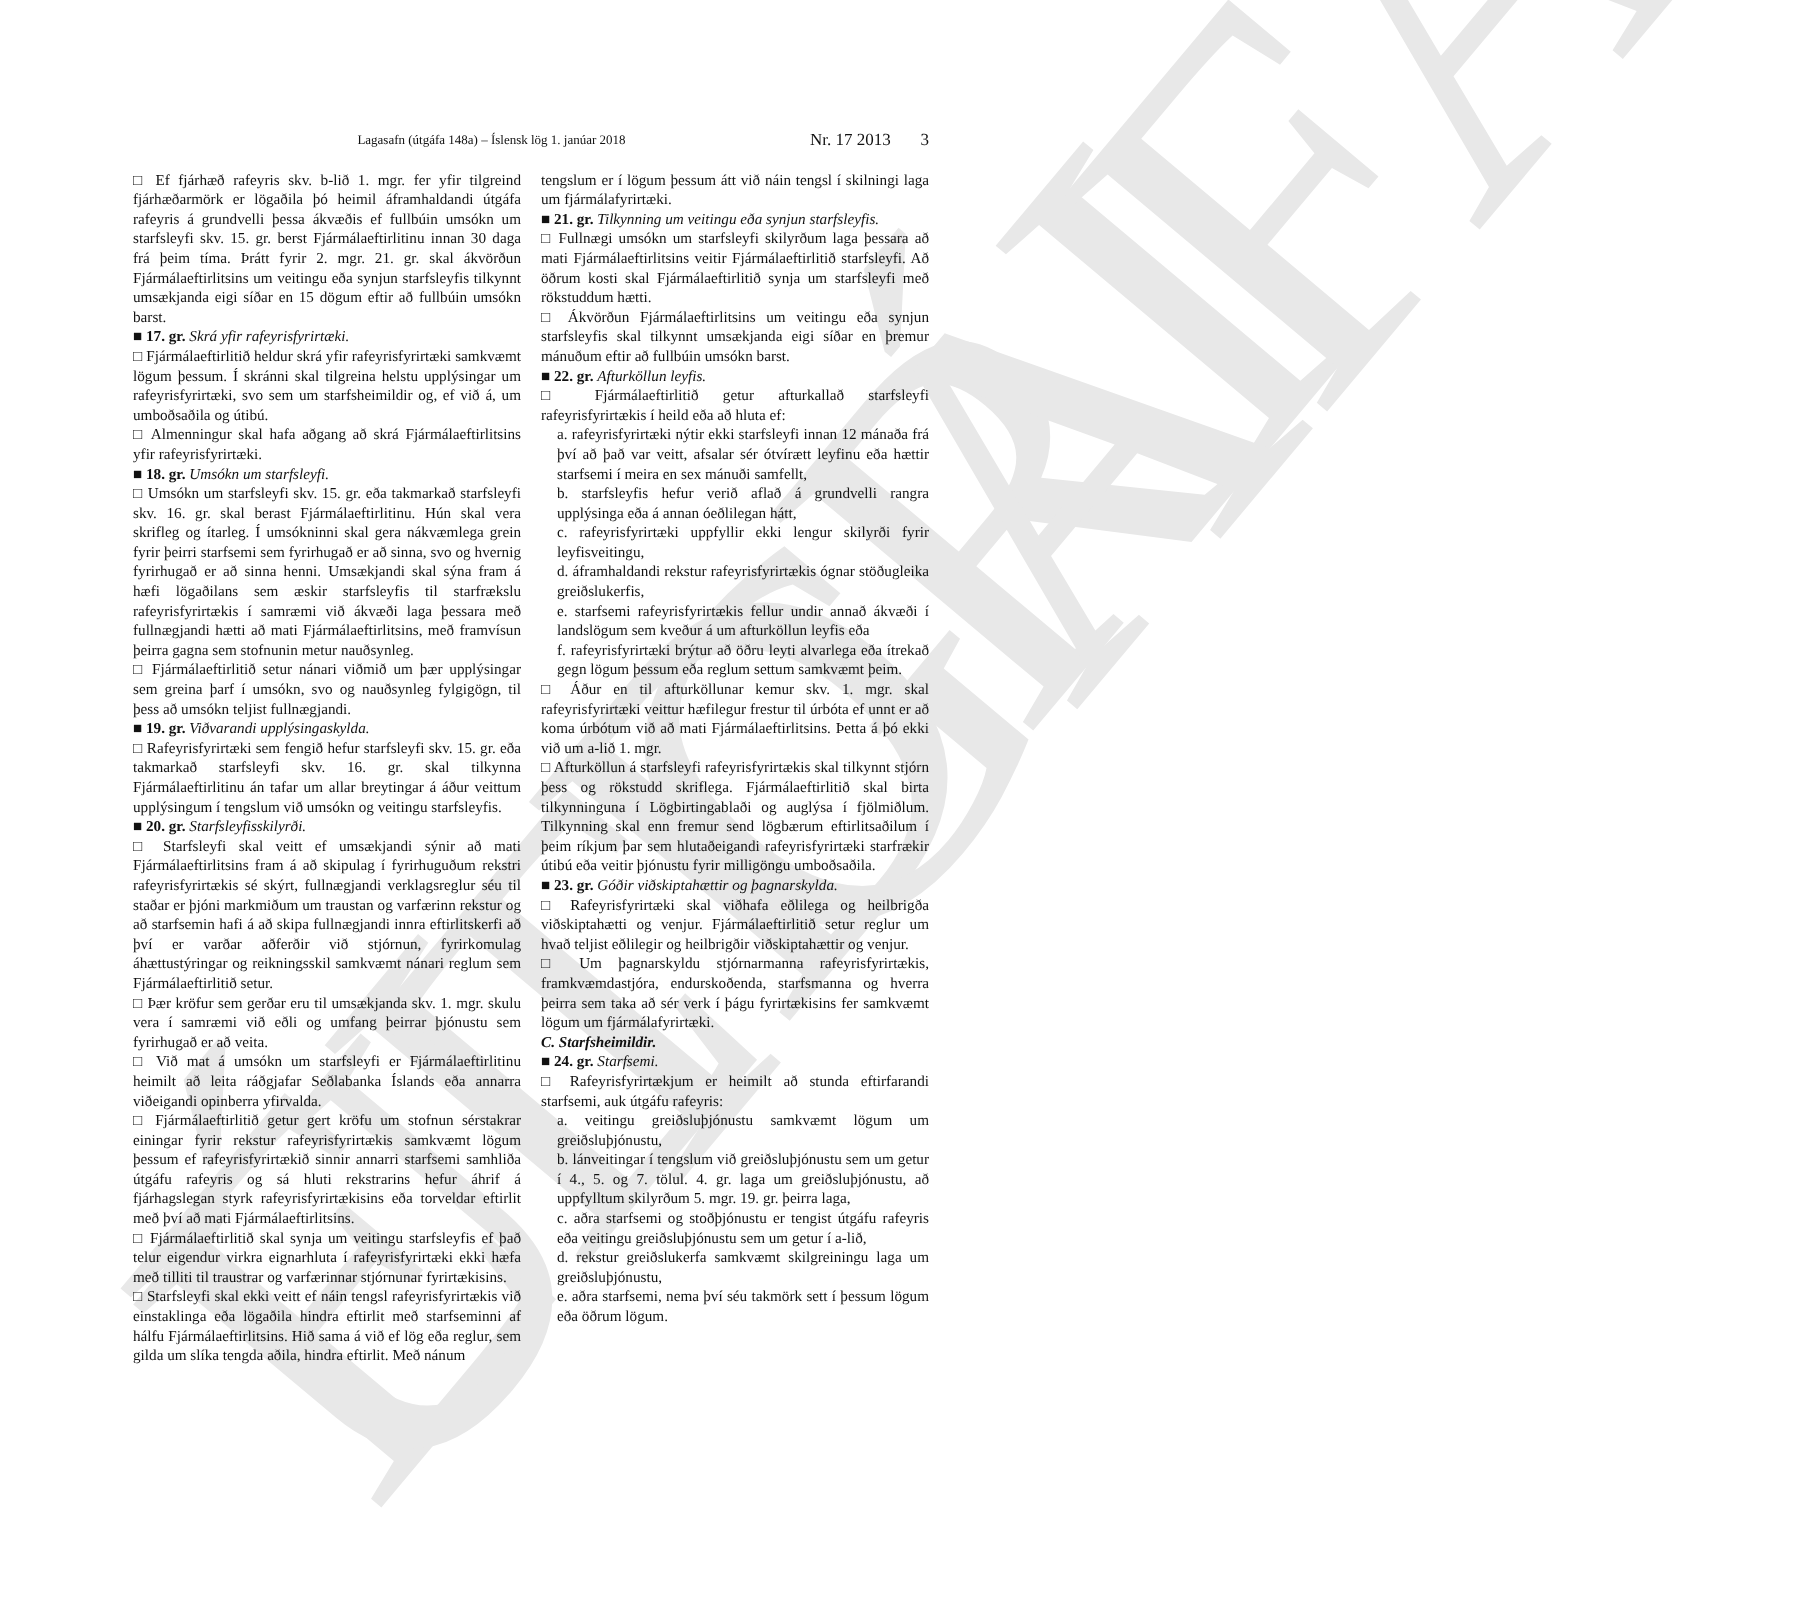ELDRI ÚTGÁFA
Lagasafn (útgáfa 148a) – Íslensk lög 1. janúar 2018 Nr. 17 2013 3
□ Ef fjárhæð rafeyris skv. b-lið 1. mgr. fer yfir tilgreind fjárhæðarmörk er lögaðila þó heimil áframhaldandi útgáfa rafeyris á grundvelli þessa ákvæðis ef fullbúin umsókn um starfsleyfi skv. 15. gr. berst Fjármálaeftirlitinu innan 30 daga frá þeim tíma. Þrátt fyrir 2. mgr. 21. gr. skal ákvörðun Fjármálaeftirlitsins um veitingu eða synjun starfsleyfis tilkynnt umsækjanda eigi síðar en 15 dögum eftir að fullbúin umsókn barst.
■ 17. gr. Skrá yfir rafeyrisfyrirtæki.
□ Fjármálaeftirlitið heldur skrá yfir rafeyrisfyrirtæki samkvæmt lögum þessum. Í skránni skal tilgreina helstu upplýsingar um rafeyrisfyrirtæki, svo sem um starfsheimildir og, ef við á, um umboðsaðila og útibú.
□ Almenningur skal hafa aðgang að skrá Fjármálaeftirlitsins yfir rafeyrisfyrirtæki.
■ 18. gr. Umsókn um starfsleyfi.
□ Umsókn um starfsleyfi skv. 15. gr. eða takmarkað starfsleyfi skv. 16. gr. skal berast Fjármálaeftirlitinu. Hún skal vera skrifleg og ítarleg. Í umsókninni skal gera nákvæmlega grein fyrir þeirri starfsemi sem fyrirhugað er að sinna, svo og hvernig fyrirhugað er að sinna henni. Umsækjandi skal sýna fram á hæfi lögaðilans sem æskir starfsleyfis til starfrækslu rafeyrisfyrirtækis í samræmi við ákvæði laga þessara með fullnægjandi hætti að mati Fjármálaeftirlitsins, með framvísun þeirra gagna sem stofnunin metur nauðsynleg.
□ Fjármálaeftirlitið setur nánari viðmið um þær upplýsingar sem greina þarf í umsókn, svo og nauðsynleg fylgigögn, til þess að umsókn teljist fullnægjandi.
■ 19. gr. Viðvarandi upplýsingaskylda.
□ Rafeyrisfyrirtæki sem fengið hefur starfsleyfi skv. 15. gr. eða takmarkað starfsleyfi skv. 16. gr. skal tilkynna Fjármálaeftirlitinu án tafar um allar breytingar á áður veittum upplýsingum í tengslum við umsókn og veitingu starfsleyfis.
■ 20. gr. Starfsleyfisskilyrði.
□ Starfsleyfi skal veitt ef umsækjandi sýnir að mati Fjármálaeftirlitsins fram á að skipulag í fyrirhuguðum rekstri rafeyrisfyrirtækis sé skýrt, fullnægjandi verklagsreglur séu til staðar er þjóni markmiðum um traustan og varfærinn rekstur og að starfsemin hafi á að skipa fullnægjandi innra eftirlitskerfi að því er varðar aðferðir við stjórnun, fyrirkomulag áhættustýringar og reikningsskil samkvæmt nánari reglum sem Fjármálaeftirlitið setur.
□ Þær kröfur sem gerðar eru til umsækjanda skv. 1. mgr. skulu vera í samræmi við eðli og umfang þeirrar þjónustu sem fyrirhugað er að veita.
□ Við mat á umsókn um starfsleyfi er Fjármálaeftirlitinu heimilt að leita ráðgjafar Seðlabanka Íslands eða annarra viðeigandi opinberra yfirvalda.
□ Fjármálaeftirlitið getur gert kröfu um stofnun sérstakrar einingar fyrir rekstur rafeyrisfyrirtækis samkvæmt lögum þessum ef rafeyrisfyrirtækið sinnir annarri starfsemi samhliða útgáfu rafeyris og sá hluti rekstrarins hefur áhrif á fjárhagslegan styrk rafeyrisfyrirtækisins eða torveldar eftirlit með því að mati Fjármálaeftirlitsins.
□ Fjármálaeftirlitið skal synja um veitingu starfsleyfis ef það telur eigendur virkra eignarhluta í rafeyrisfyrirtæki ekki hæfa með tilliti til traustrar og varfærinnar stjórnunar fyrirtækisins.
□ Starfsleyfi skal ekki veitt ef náin tengsl rafeyrisfyrirtækis við einstaklinga eða lögaðila hindra eftirlit með starfseminni af hálfu Fjármálaeftirlitsins. Hið sama á við ef lög eða reglur, sem gilda um slíka tengda aðila, hindra eftirlit. Með nánum
tengslum er í lögum þessum átt við náin tengsl í skilningi laga um fjármálafyrirtæki.
■ 21. gr. Tilkynning um veitingu eða synjun starfsleyfis.
□ Fullnægi umsókn um starfsleyfi skilyrðum laga þessara að mati Fjármálaeftirlitsins veitir Fjármálaeftirlitið starfsleyfi. Að öðrum kosti skal Fjármálaeftirlitið synja um starfsleyfi með rökstuddum hætti.
□ Ákvörðun Fjármálaeftirlitsins um veitingu eða synjun starfsleyfis skal tilkynnt umsækjanda eigi síðar en þremur mánuðum eftir að fullbúin umsókn barst.
■ 22. gr. Afturköllun leyfis.
□ Fjármálaeftirlitið getur afturkallað starfsleyfi rafeyrisfyrirtækis í heild eða að hluta ef:
a. rafeyrisfyrirtæki nýtir ekki starfsleyfi innan 12 mánaða frá því að það var veitt, afsalar sér ótvírætt leyfinu eða hættir starfsemi í meira en sex mánuði samfellt,
b. starfsleyfis hefur verið aflað á grundvelli rangra upplýsinga eða á annan óeðlilegan hátt,
c. rafeyrisfyrirtæki uppfyllir ekki lengur skilyrði fyrir leyfisveitingu,
d. áframhaldandi rekstur rafeyrisfyrirtækis ógnar stöðugleika greiðslukerfis,
e. starfsemi rafeyrisfyrirtækis fellur undir annað ákvæði í landslögum sem kveður á um afturköllun leyfis eða
f. rafeyrisfyrirtæki brýtur að öðru leyti alvarlega eða ítrekað gegn lögum þessum eða reglum settum samkvæmt þeim.
□ Áður en til afturköllunar kemur skv. 1. mgr. skal rafeyrisfyrirtæki veittur hæfilegur frestur til úrbóta ef unnt er að koma úrbótum við að mati Fjármálaeftirlitsins. Þetta á þó ekki við um a-lið 1. mgr.
□ Afturköllun á starfsleyfi rafeyrisfyrirtækis skal tilkynnt stjórn þess og rökstudd skriflega. Fjármálaeftirlitið skal birta tilkynninguna í Lögbirtingablaði og auglýsa í fjölmiðlum. Tilkynning skal enn fremur send lögbærum eftirlitsaðilum í þeim ríkjum þar sem hlutaðeigandi rafeyrisfyrirtæki starfrækir útibú eða veitir þjónustu fyrir milligöngu umboðsaðila.
■ 23. gr. Góðir viðskiptahættir og þagnarskylda.
□ Rafeyrisfyrirtæki skal viðhafa eðlilega og heilbrigða viðskiptahætti og venjur. Fjármálaeftirlitið setur reglur um hvað teljist eðlilegir og heilbrigðir viðskiptahættir og venjur.
□ Um þagnarskyldu stjórnarmanna rafeyrisfyrirtækis, framkvæmdastjóra, endurskoðenda, starfsmanna og hverra þeirra sem taka að sér verk í þágu fyrirtækisins fer samkvæmt lögum um fjármálafyrirtæki.
C. Starfsheimildir.
■ 24. gr. Starfsemi.
□ Rafeyrisfyrirtækjum er heimilt að stunda eftirfarandi starfsemi, auk útgáfu rafeyris:
a. veitingu greiðsluþjónustu samkvæmt lögum um greiðsluþjónustu,
b. lánveitingar í tengslum við greiðsluþjónustu sem um getur í 4., 5. og 7. tölul. 4. gr. laga um greiðsluþjónustu, að uppfylltum skilyrðum 5. mgr. 19. gr. þeirra laga,
c. aðra starfsemi og stoðþjónustu er tengist útgáfu rafeyris eða veitingu greiðsluþjónustu sem um getur í a-lið,
d. rekstur greiðslukerfa samkvæmt skilgreiningu laga um greiðsluþjónustu,
e. aðra starfsemi, nema því séu takmörk sett í þessum lögum eða öðrum lögum.